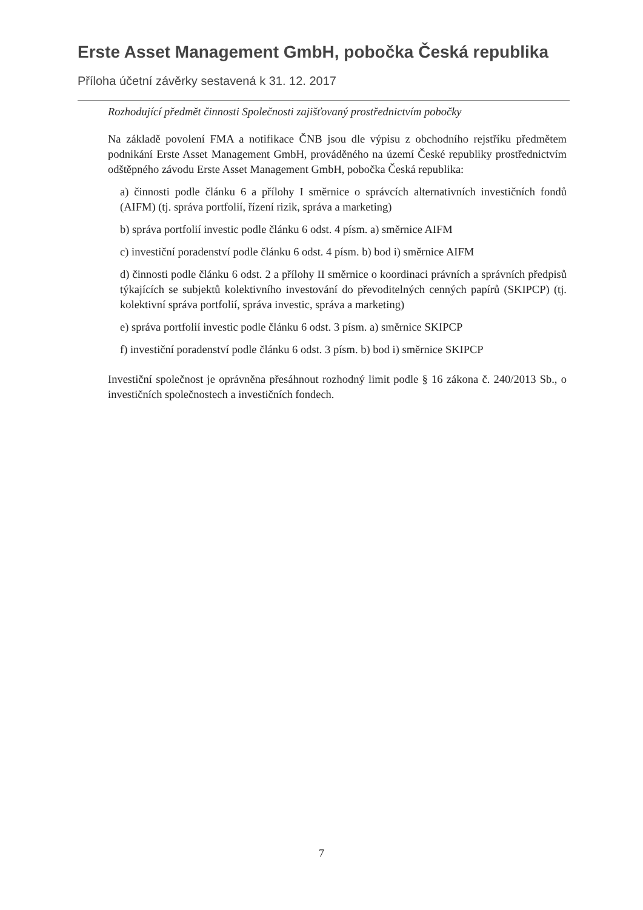Erste Asset Management GmbH, pobočka Česká republika
Příloha účetní závěrky sestavená k 31. 12. 2017
Rozhodující předmět činnosti Společnosti zajišťovaný prostřednictvím pobočky
Na základě povolení FMA a notifikace ČNB jsou dle výpisu z obchodního rejstříku předmětem podnikání Erste Asset Management GmbH, prováděného na území České republiky prostřednictvím odštěpného závodu Erste Asset Management GmbH, pobočka Česká republika:
a) činnosti podle článku 6 a přílohy I směrnice o správcích alternativních investičních fondů (AIFM) (tj. správa portfolií, řízení rizik, správa a marketing)
b) správa portfolií investic podle článku 6 odst. 4 písm. a) směrnice AIFM
c) investiční poradenství podle článku 6 odst. 4 písm. b) bod i) směrnice AIFM
d) činnosti podle článku 6 odst. 2 a přílohy II směrnice o koordinaci právních a správních předpisů týkajících se subjektů kolektivního investování do převoditelných cenných papírů (SKIPCP) (tj. kolektivní správa portfolií, správa investic, správa a marketing)
e) správa portfolií investic podle článku 6 odst. 3 písm. a) směrnice SKIPCP
f) investiční poradenství podle článku 6 odst. 3 písm. b) bod i) směrnice SKIPCP
Investiční společnost je oprávněna přesáhnout rozhodný limit podle § 16 zákona č. 240/2013 Sb., o investičních společnostech a investičních fondech.
7